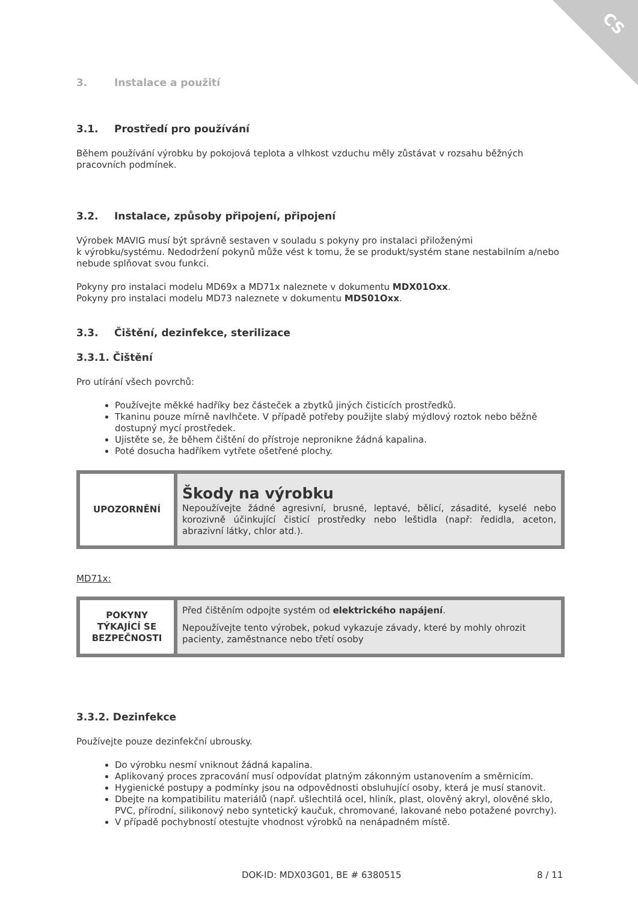CS
3. Instalace a použití
3.1. Prostředí pro používání
Během používání výrobku by pokojová teplota a vlhkost vzduchu měly zůstávat v rozsahu běžných pracovních podmínek.
3.2. Instalace, způsoby připojení, připojení
Výrobek MAVIG musí být správně sestaven v souladu s pokyny pro instalaci přiloženými
k výrobku/systému. Nedodržení pokynů může vést k tomu, že se produkt/systém stane nestabilním a/nebo nebude splňovat svou funkci.
Pokyny pro instalaci modelu MD69x a MD71x naleznete v dokumentu MDX01Oxx.
Pokyny pro instalaci modelu MD73 naleznete v dokumentu MDS01Oxx.
3.3. Čištění, dezinfekce, sterilizace
3.3.1. Čištění
Pro utírání všech povrchů:
Používejte měkké hadříky bez částeček a zbytků jiných čisticích prostředků.
Tkaninu pouze mírně navlhčete. V případě potřeby použijte slabý mýdlový roztok nebo běžně dostupný mycí prostředek.
Ujistěte se, že během čištění do přístroje nepronikne žádná kapalina.
Poté dosucha hadříkem vytřete ošetřené plochy.
| UPOZORNĚNÍ | Škody na výrobku Nepoužívejte žádné agresivní, brusné, leptavé, bělicí, zásadité, kyselé nebo korozivně účinkující čisticí prostředky nebo leštidla (např: ředidla, aceton, abrazivní látky, chlor atd.). |
MD71x:
| POKYNY TÝKAJÍCÍ SE BEZPEČNOSTI | Před čištěním odpojte systém od elektrického napájení . Nepoužívejte tento výrobek, pokud vykazuje závady, které by mohly ohrozit pacienty, zaměstnance nebo třetí osoby |
3.3.2. Dezinfekce
Používejte pouze dezinfekční ubrousky.
Do výrobku nesmí vniknout žádná kapalina.
Aplikovaný proces zpracování musí odpovídat platným zákonným ustanovením a směrnicím.
Hygienické postupy a podmínky jsou na odpovědnosti obsluhující osoby, která je musí stanovit.
Dbejte na kompatibilitu materiálů (např. ušlechtilá ocel, hliník, plast, olověný akryl, olověné sklo, PVC, přírodní, silikonový nebo syntetický kaučuk, chromované, lakované nebo potažené povrchy).
V případě pochybností otestujte vhodnost výrobků na nenápadném místě.
DOK-ID: MDX03G01, BE # 6380515 8 / 11